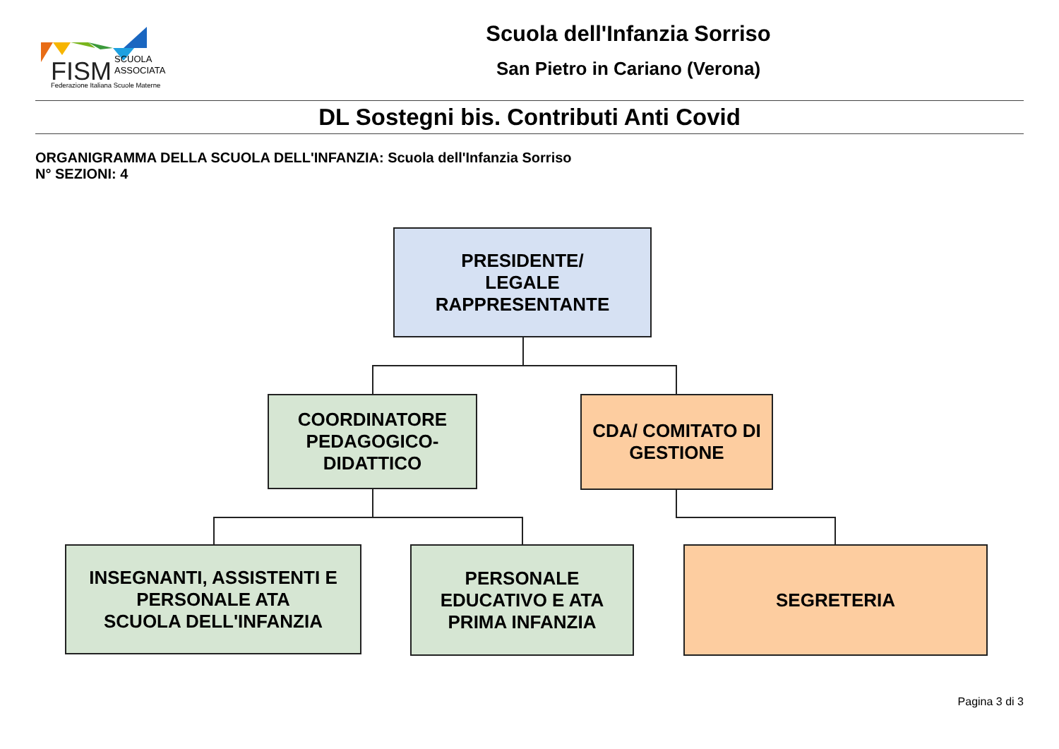FISM
SCUOLA
ASSOCIATA
Federazione Italiana Scuole Materne
Scuola dell'Infanzia Sorriso
San Pietro in Cariano (Verona)
DL Sostegni bis. Contributi Anti Covid
ORGANIGRAMMA DELLA SCUOLA DELL'INFANZIA: Scuola dell'Infanzia Sorriso
N° SEZIONI: 4
PRESIDENTE/
LEGALE
RAPPRESENTANTE
COORDINATORE
PEDAGOGICO-
DIDATTICO
CDA/ COMITATO DI
GESTIONE
INSEGNANTI, ASSISTENTI E
PERSONALE ATA
SCUOLA DELL'INFANZIA
PERSONALE
EDUCATIVO E ATA
PRIMA INFANZIA
SEGRETERIA
Pagina 3 di 3